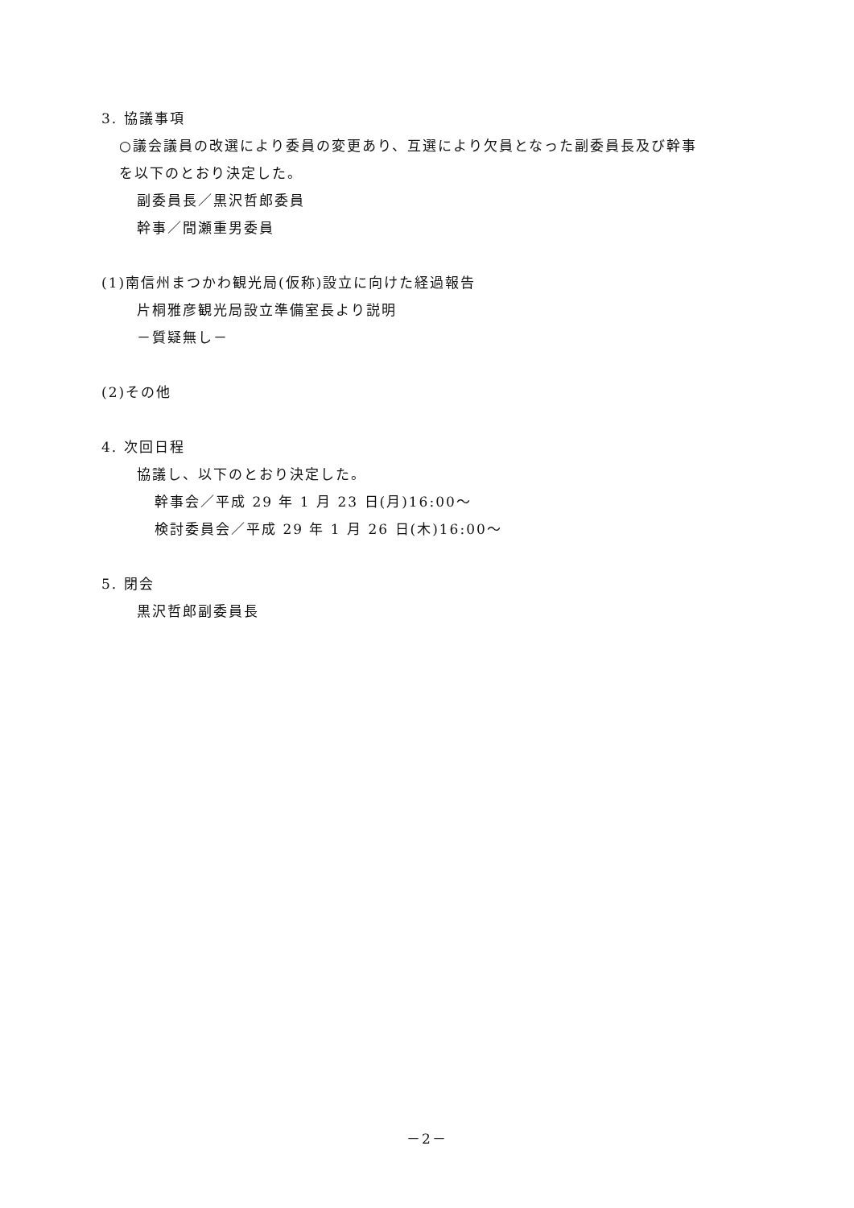3. 協議事項
○議会議員の改選により委員の変更あり、互選により欠員となった副委員長及び幹事
を以下のとおり決定した。
副委員長／黒沢哲郎委員
幹事／間瀬重男委員
(1)南信州まつかわ観光局(仮称)設立に向けた経過報告
片桐雅彦観光局設立準備室長より説明
－質疑無し－
(2)その他
4. 次回日程
協議し、以下のとおり決定した。
幹事会／平成 29 年 1 月 23 日(月)16:00～
検討委員会／平成 29 年 1 月 26 日(木)16:00～
5. 閉会
黒沢哲郎副委員長
－2－